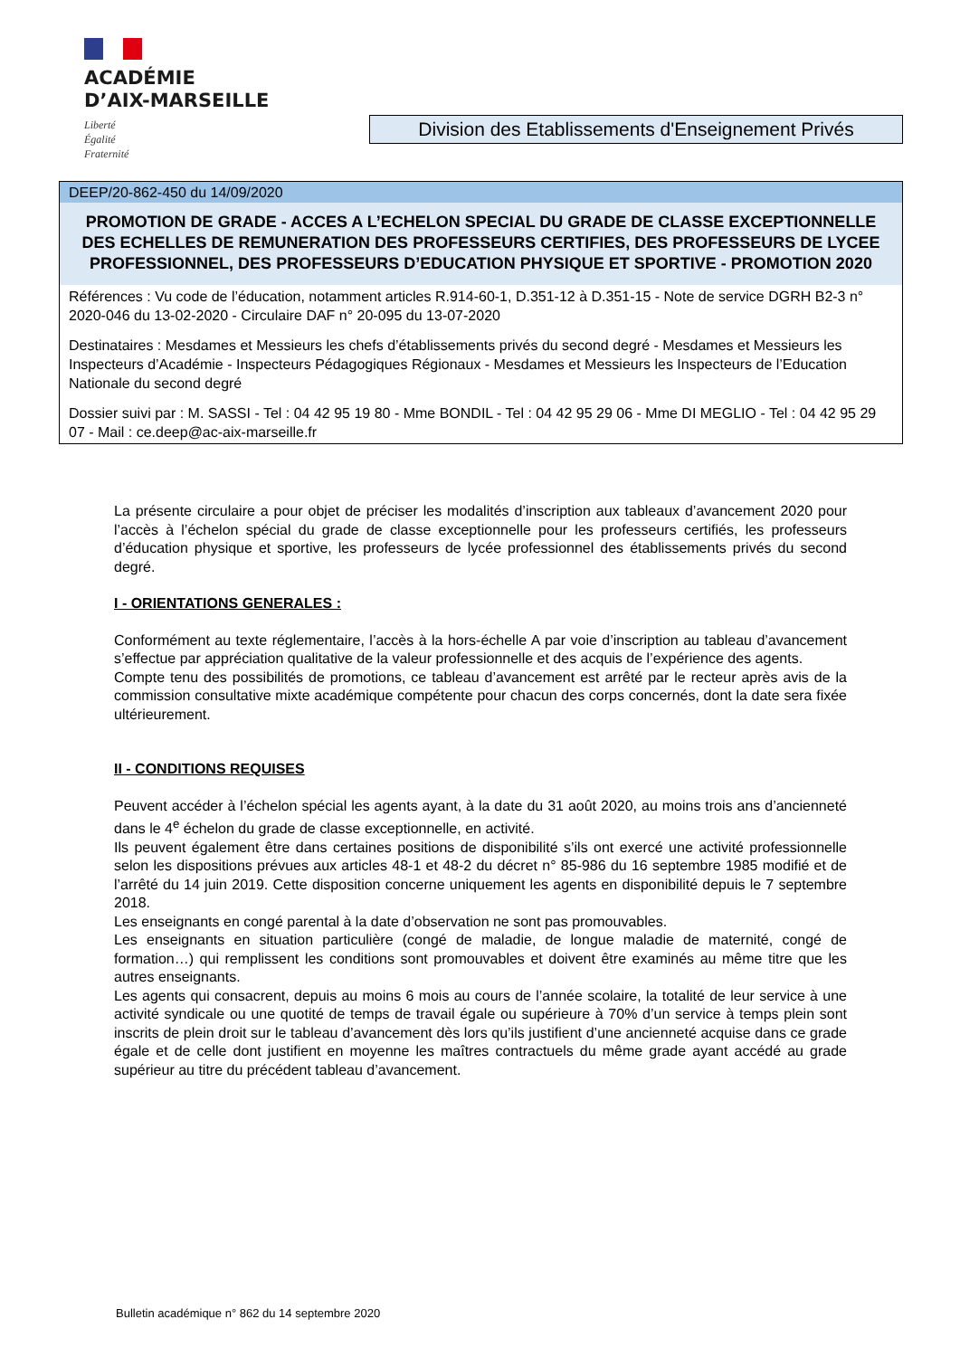ACADÉMIE
D’AIX-MARSEILLE
Liberté
Égalité
Fraternité
Division des Etablissements d'Enseignement Privés
DEEP/20-862-450 du 14/09/2020
PROMOTION DE GRADE - ACCES A L’ECHELON SPECIAL DU GRADE DE CLASSE EXCEPTIONNELLE DES ECHELLES DE REMUNERATION DES PROFESSEURS CERTIFIES, DES PROFESSEURS DE LYCEE PROFESSIONNEL, DES PROFESSEURS D’EDUCATION PHYSIQUE ET SPORTIVE - PROMOTION 2020
Références : Vu code de l’éducation, notamment articles R.914-60-1, D.351-12 à D.351-15 - Note de service DGRH B2-3 n° 2020-046 du 13-02-2020 - Circulaire DAF n° 20-095 du 13-07-2020
Destinataires : Mesdames et Messieurs les chefs d’établissements privés du second degré - Mesdames et Messieurs les Inspecteurs d’Académie - Inspecteurs Pédagogiques Régionaux - Mesdames et Messieurs les Inspecteurs de l’Education Nationale du second degré
Dossier suivi par : M. SASSI - Tel : 04 42 95 19 80 - Mme BONDIL - Tel : 04 42 95 29 06 - Mme DI MEGLIO - Tel : 04 42 95 29 07 - Mail : ce.deep@ac-aix-marseille.fr
La présente circulaire a pour objet de préciser les modalités d’inscription aux tableaux d’avancement 2020 pour l’accès à l’échelon spécial du grade de classe exceptionnelle pour les professeurs certifiés, les professeurs d’éducation physique et sportive, les professeurs de lycée professionnel des établissements privés du second degré.
I - ORIENTATIONS GENERALES :
Conformément au texte réglementaire, l’accès à la hors-échelle A par voie d’inscription au tableau d’avancement s’effectue par appréciation qualitative de la valeur professionnelle et des acquis de l’expérience des agents.
Compte tenu des possibilités de promotions, ce tableau d’avancement est arrêté par le recteur après avis de la commission consultative mixte académique compétente pour chacun des corps concernés, dont la date sera fixée ultérieurement.
II - CONDITIONS REQUISES
Peuvent accéder à l’échelon spécial les agents ayant, à la date du 31 août 2020, au moins trois ans d’ancienneté dans le 4<sup>e</sup> échelon du grade de classe exceptionnelle, en activité.
Ils peuvent également être dans certaines positions de disponibilité s’ils ont exercé une activité professionnelle selon les dispositions prévues aux articles 48-1 et 48-2 du décret n° 85-986 du 16 septembre 1985 modifié et de l’arrêté du 14 juin 2019. Cette disposition concerne uniquement les agents en disponibilité depuis le 7 septembre 2018.
Les enseignants en congé parental à la date d’observation ne sont pas promouvables.
Les enseignants en situation particulière (congé de maladie, de longue maladie de maternité, congé de formation…) qui remplissent les conditions sont promouvables et doivent être examinés au même titre que les autres enseignants.
Les agents qui consacrent, depuis au moins 6 mois au cours de l’année scolaire, la totalité de leur service à une activité syndicale ou une quotité de temps de travail égale ou supérieure à 70% d’un service à temps plein sont inscrits de plein droit sur le tableau d’avancement dès lors qu’ils justifient d’une ancienneté acquise dans ce grade égale et de celle dont justifient en moyenne les maîtres contractuels du même grade ayant accédé au grade supérieur au titre du précédent tableau d’avancement.
Bulletin académique n° 862 du 14 septembre 2020